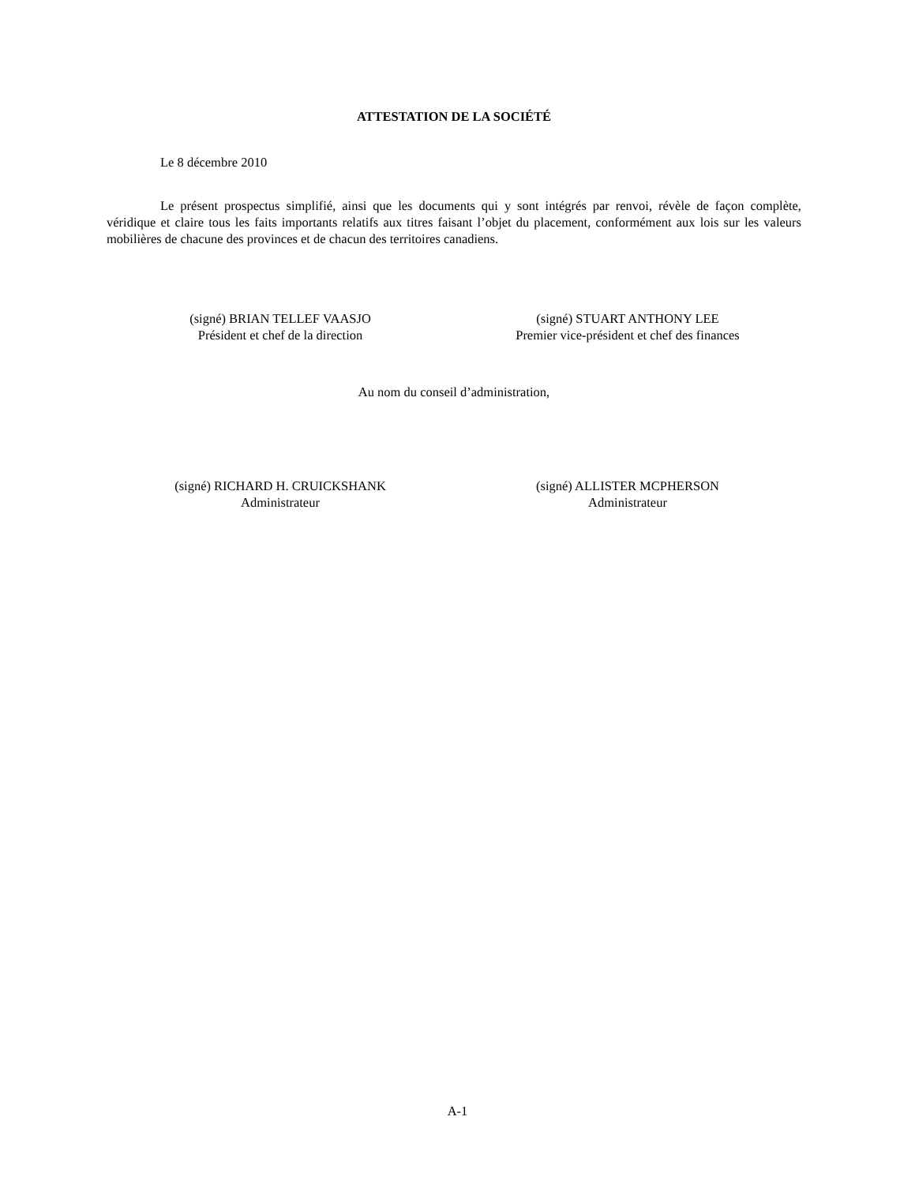ATTESTATION DE LA SOCIÉTÉ
Le 8 décembre 2010
Le présent prospectus simplifié, ainsi que les documents qui y sont intégrés par renvoi, révèle de façon complète, véridique et claire tous les faits importants relatifs aux titres faisant l’objet du placement, conformément aux lois sur les valeurs mobilières de chacune des provinces et de chacun des territoires canadiens.
(signé) BRIAN TELLEF VAASJO
Président et chef de la direction
(signé) STUART ANTHONY LEE
Premier vice-président et chef des finances
Au nom du conseil d’administration,
(signé) RICHARD H. CRUICKSHANK
Administrateur
(signé) ALLISTER MCPHERSON
Administrateur
A-1